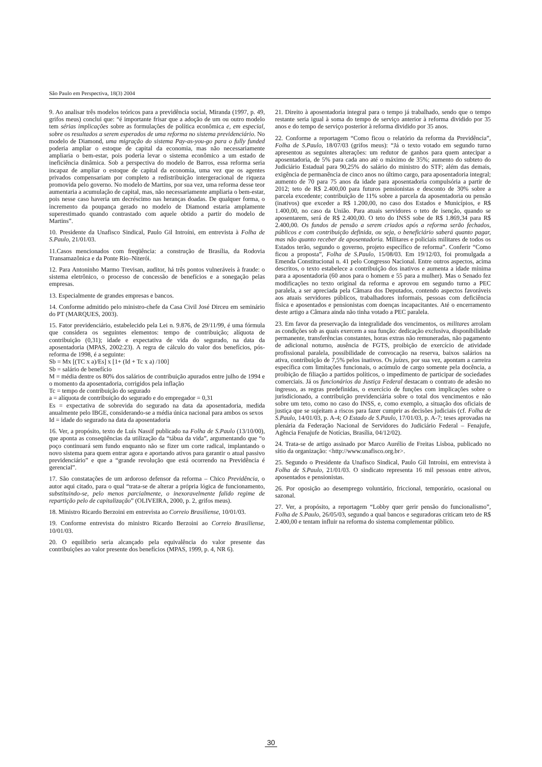São Paulo em Perspectiva, 18(3) 2004
9. Ao analisar três modelos teóricos para a previdência social, Miranda (1997, p. 49, grifos meus) conclui que: “é importante frisar que a adoção de um ou outro modelo tem sérias implicações sobre as formulações de política econômica e, em especial, sobre os resultados a serem esperados de uma reforma no sistema previdenciário. No modelo de Diamond, uma migração do sistema Pay-as-you-go para o fully funded poderia ampliar o estoque de capital da economia, mas não necessariamente ampliaria o bem-estar, pois poderia levar o sistema econômico a um estado de ineficiência dinâmica. Sob a perspectiva do modelo de Barros, essa reforma seria incapaz de ampliar o estoque de capital da economia, uma vez que os agentes privados compensariam por completo a redistribuição intergeracional de riqueza promovida pelo governo. No modelo de Martins, por sua vez, uma reforma desse teor aumentaria a acumulação de capital, mas, não necessariamente ampliaria o bem-estar, pois nesse caso haveria um decréscimo nas heranças doadas. De qualquer forma, o incremento da poupança gerado no modelo de Diamond estaria amplamente superestimado quando contrastado com aquele obtido a partir do modelo de Martins”.
10. Presidente da Unafisco Sindical, Paulo Gil Introíni, em entrevista à Folha de S.Paulo, 21/01/03.
11.Casos mencionados com freqüência: a construção de Brasília, da Rodovia Transamazônica e da Ponte Rio–Niterói.
12. Para Antoninho Marmo Trevisan, auditor, há três pontos vulneráveis à fraude: o sistema eletrônico, o processo de concessão de benefícios e a sonegação pelas empresas.
13. Especialmente de grandes empresas e bancos.
14. Conforme admitido pelo ministro-chefe da Casa Civil José Dirceu em seminário do PT (MARQUES, 2003).
15. Fator previdenciário, estabelecido pela Lei n. 9.876, de 29/11/99, é uma fórmula que considera os seguintes elementos: tempo de contribuição; alíquota de contribuição (0,31); idade e expectativa de vida do segurado, na data da aposentadoria (MPAS, 2002:23). A regra de cálculo do valor dos benefícios, pós-reforma de 1998, é a seguinte:
Sb = Mx [(TC x a)/Es] x [1+ (Id + Tc x a) /100]
Sb = salário de benefício
M = média dentre os 80% dos salários de contribuição apurados entre julho de 1994 e o momento da aposentadoria, corrigidos pela inflação
Tc = tempo de contribuição do segurado
a = alíquota de contribuição do segurado e do empregador = 0,31
Es = expectativa de sobrevida do segurado na data da aposentadoria, medida anualmente pelo IBGE, considerando-se a média única nacional para ambos os sexos
Id = idade do segurado na data da aposentadoria
16. Ver, a propósito, texto de Luís Nassif publicado na Folha de S.Paulo (13/10/00), que aponta as conseqüências da utilização da “tábua da vida”, argumentando que “o poço continuará sem fundo enquanto não se fizer um corte radical, implantando o novo sistema para quem entrar agora e aportando ativos para garantir o atual passivo previdenciário” e que a “grande revolução que está ocorrendo na Previdência é gerencial”.
17. São constatações de um ardoroso defensor da reforma – Chico Previdência, o autor aqui citado, para o qual “trata-se de alterar a própria lógica de funcionamento, substituindo-se, pelo menos parcialmente, o inexoravelmente falido regime de repartição pelo de capitalização” (OLIVEIRA, 2000, p. 2, grifos meus).
18. Ministro Ricardo Berzoini em entrevista ao Correio Brasiliense, 10/01/03.
19. Conforme entrevista do ministro Ricardo Berzoini ao Correio Brasiliense, 10/01/03.
20. O equilíbrio seria alcançado pela equivalência do valor presente das contribuições ao valor presente dos benefícios (MPAS, 1999, p. 4, NR 6).
21. Direito à aposentadoria integral para o tempo já trabalhado, sendo que o tempo restante seria igual à soma do tempo de serviço anterior à reforma dividido por 35 anos e do tempo de serviço posterior à reforma dividido por 35 anos.
22. Conforme a reportagem “Como ficou o relatório da reforma da Previdência”, Folha de S.Paulo, 18/07/03 (grifos meus): “Já o texto votado em segundo turno apresentou as seguintes alterações: um redutor de ganhos para quem antecipar a aposentadoria, de 5% para cada ano até o máximo de 35%; aumento do subteto do Judiciário Estadual para 90,25% do salário do ministro do STF; além das demais, exigência de permanência de cinco anos no último cargo, para aposentadoria integral; aumento de 70 para 75 anos da idade para aposentadoria compulsória a partir de 2012; teto de R$ 2.400,00 para futuros pensionistas e desconto de 30% sobre a parcela excedente; contribuição de 11% sobre a parcela da aposentadoria ou pensão (inativos) que exceder a R$ 1.200,00, no caso dos Estados e Municípios, e R$ 1.400,00, no caso da União. Para atuais servidores o teto de isenção, quando se aposentarem, será de R$ 2.400,00. O teto do INSS sobe de R$ 1.869,34 para R$ 2.400,00. Os fundos de pensão a serem criados após a reforma serão fechados, públicos e com contribuição definida, ou seja, o beneficiário saberá quanto pagar, mas não quanto receber de aposentadoria. Militares e policiais militares de todos os Estados terão, segundo o governo, projeto específico de reforma”. Conferir “Como ficou a proposta”, Folha de S.Paulo, 15/08/03. Em 19/12/03, foi promulgada a Emenda Constitucional n. 41 pelo Congresso Nacional. Entre outros aspectos, acima descritos, o texto estabelece a contribuição dos inativos e aumenta a idade mínima para a aposentadoria (60 anos para o homem e 55 para a mulher). Mas o Senado fez modificações no texto original da reforma e aprovou em segundo turno a PEC paralela, a ser apreciada pela Câmara dos Deputados, contendo aspectos favoráveis aos atuais servidores públicos, trabalhadores informais, pessoas com deficiência física e aposentados e pensionistas com doenças incapacitantes. Até o encerramento deste artigo a Câmara ainda não tinha votado a PEC paralela.
23. Em favor da preservação da integralidade dos vencimentos, os militares arrolam as condições sob as quais exercem a sua função: dedicação exclusiva, disponibilidade permanente, transferências constantes, horas extras não remuneradas, não pagamento de adicional noturno, ausência de FGTS, proibição de exercício de atividade profissional paralela, possibilidade de convocação na reserva, baixos salários na ativa, contribuição de 7,5% pelos inativos. Os juízes, por sua vez, apontam a carreira específica com limitações funcionais, o acúmulo de cargo somente pela docência, a proibição de filiação a partidos políticos, o impedimento de participar de sociedades comerciais. Já os funcionários da Justiça Federal destacam o contrato de adesão no ingresso, as regras predefinidas, o exercício de funções com implicações sobre o jurisdicionado, a contribuição previdenciária sobre o total dos vencimentos e não sobre um teto, como no caso do INSS, e, como exemplo, a situação dos oficiais de justiça que se sujeitam a riscos para fazer cumprir as decisões judiciais (cf. Folha de S.Paulo, 14/01/03, p. A-4; O Estado de S.Paulo, 17/01/03, p. A-7; teses aprovadas na plenária da Federação Nacional de Servidores do Judiciário Federal – Fenajufe, Agência Fenajufe de Notícias, Brasília, 04/12/02).
24. Trata-se de artigo assinado por Marco Aurélio de Freitas Lisboa, publicado no sítio da organização: <http://www.unafisco.org.br>.
25. Segundo o Presidente da Unafisco Sindical, Paulo Gil Introíni, em entrevista à Folha de S.Paulo, 21/01/03. O sindicato representa 16 mil pessoas entre ativos, aposentados e pensionistas.
26. Por oposição ao desemprego voluntário, friccional, temporário, ocasional ou sazonal.
27. Ver, a propósito, a reportagem “Lobby quer gerir pensão do funcionalismo”, Folha de S.Paulo, 26/05/03, segundo a qual bancos e seguradoras criticam teto de R$ 2.400,00 e tentam influir na reforma do sistema complementar público.
30